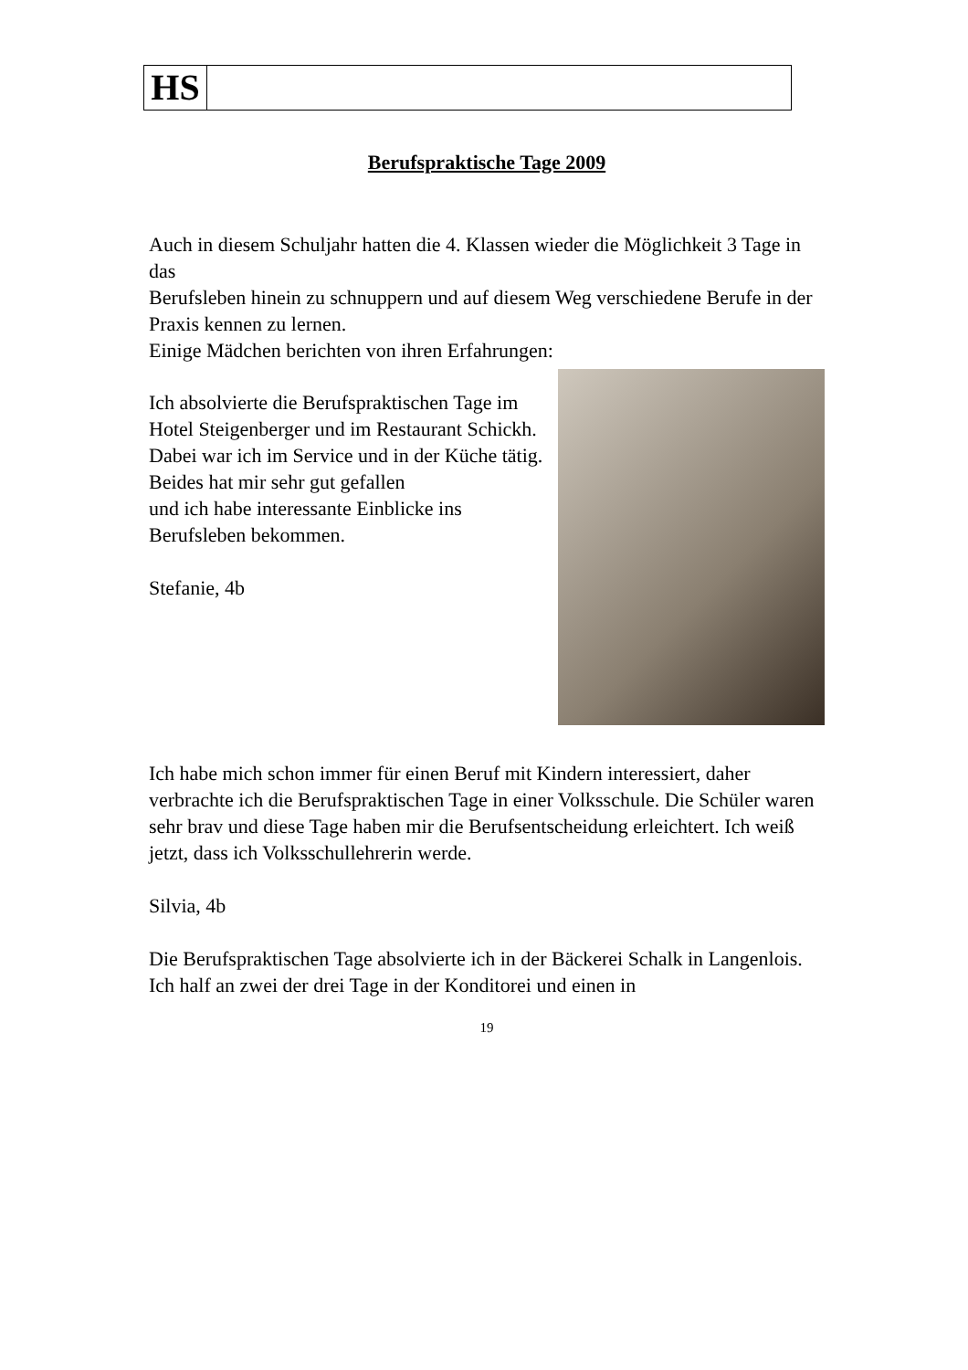HS
Berufspraktische Tage 2009
Auch in diesem Schuljahr hatten die 4. Klassen wieder die Möglichkeit 3 Tage in das
Berufsleben hinein zu schnuppern und auf diesem Weg verschiedene Berufe in der Praxis kennen zu lernen.
Einige Mädchen berichten von ihren Erfahrungen:
Ich absolvierte die Berufspraktischen Tage im Hotel Steigenberger und im Restaurant Schickh. Dabei war ich im Service und in der Küche tätig. Beides hat mir sehr gut gefallen
und ich habe interessante Einblicke ins Berufsleben bekommen.
Stefanie, 4b
Ich habe mich schon immer für einen Beruf mit Kindern interessiert, daher verbrachte ich die Berufspraktischen Tage in einer Volksschule. Die Schüler waren sehr brav und diese Tage haben mir die Berufsentscheidung erleichtert. Ich weiß jetzt, dass ich Volksschullehrerin werde.
Silvia, 4b
Die Berufspraktischen Tage absolvierte ich in der Bäckerei Schalk in Langenlois. Ich half an zwei der drei Tage in der Konditorei und einen in
19